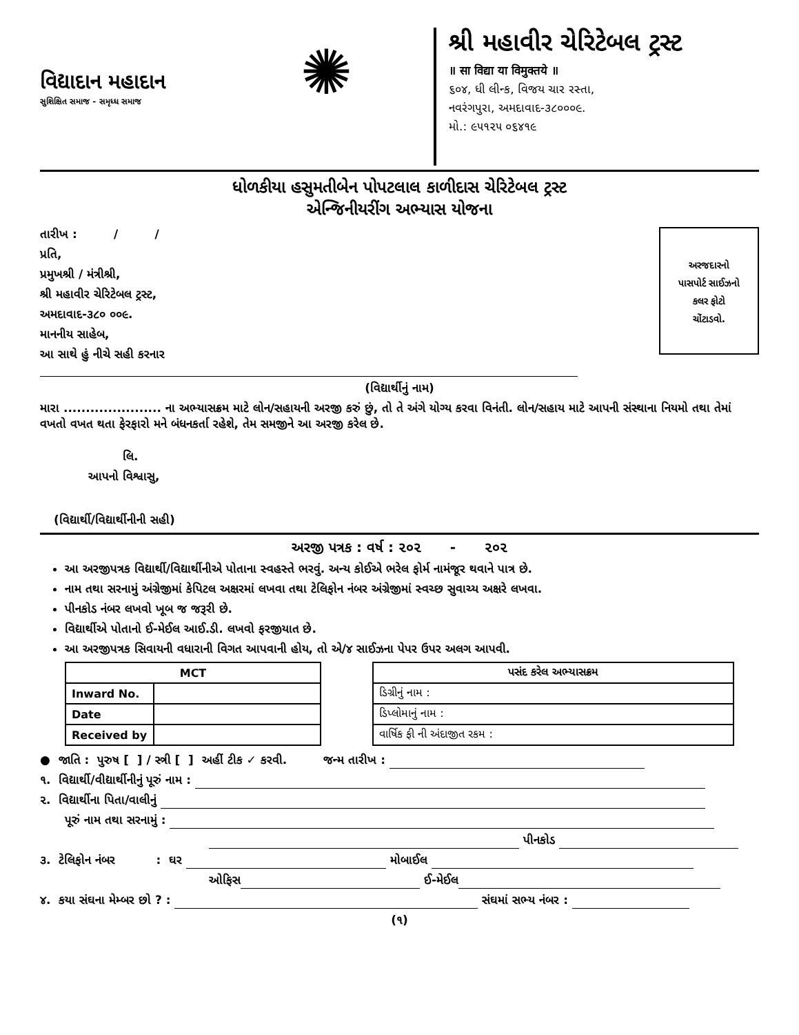વિદ્યાદાન મહાદાન
સુશિક્ષિત સમાજ - સમૃધ્ધ સમાજ
✺
શ્રી મહાવીર ચેરિટેબલ ટ્રસ્ટ
॥ सा विद्या या विमुक्तये ॥
૬૦૪, ધી લીન્ક, વિજય ચાર રસ્તા,
નવરંગપુરા, અમદાવાદ-૩૮૦૦૦૯.
મો.: ૯૫૧૨૫ ૦૬૪૧૯
ધોળકીયા હસુમતીબેન પોપટલાલ કાળીદાસ ચેરિટેબલ ટ્રસ્ટ
એન્જિનીયરીંગ અભ્યાસ યોજના
અરજદારનો
પાસપોર્ટ સાઈઝનો
કલર ફોટો
ચોંટાડવો.
તારીખ : / /
પ્રતિ,
પ્રમુખશ્રી / મંત્રીશ્રી,
શ્રી મહાવીર ચેરિટેબલ ટ્રસ્ટ,
અમદાવાદ-૩૮૦ ૦૦૯.
માનનીય સાહેબ,
આ સાથે હું નીચે સહી કરનાર
(વિદ્યાર્થીનું નામ)
મારા ...................... ના અભ્યાસક્રમ માટે લોન/સહાયની અરજી કરું છું, તો તે અંગે યોગ્ય કરવા વિનંતી. લોન/સહાય માટે આપની સંસ્થાના નિયમો તથા તેમાં વખતો વખત થતા ફેરફારો મને બંધનકર્તા રહેશે, તેમ સમજીને આ અરજી કરેલ છે.
લિ.
આપનો વિશ્વાસુ,
(વિદ્યાર્થી/વિદ્યાર્થીનીની સહી)
અરજી પત્રક : વર્ષ : ૨૦૨ - ૨૦૨
આ અરજીપત્રક વિદ્યાર્થી/વિદ્યાર્થીનીએ પોતાના સ્વહસ્તે ભરવું. અન્ય કોઈએ ભરેલ ફોર્મ નામંજૂર થવાને પાત્ર છે.
નામ તથા સરનામું અંગ્રેજીમાં કેપિટલ અક્ષરમાં લખવા તથા ટેલિફોન નંબર અંગ્રેજીમાં સ્વચ્છ સુવાચ્ય અક્ષરે લખવા.
પીનકોડ નંબર લખવો ખૂબ જ જરૂરી છે.
વિદ્યાર્થીએ પોતાનો ઈ-મેઈલ આઈ.ડી. લખવો ફરજીયાત છે.
આ અરજીપત્રક સિવાયની વધારાની વિગત આપવાની હોય, તો એ/૪ સાઈઝના પેપર ઉપર અલગ આપવી.
| MCT | |
| --- | --- |
| Inward No. | |
| Date | |
| Received by | |
| પસંદ કરેલ અભ્યાસક્રમ |
| --- |
| ડિગ્રીનું નામ : |
| ડિપ્લોમાનું નામ : |
| વાર્ષિક ફી ની અંદાજીત રકમ : |
● જાતિ : પુરુષ [ ] / સ્ત્રી [ ] અહીં ટીક ✓ કરવી. જન્મ તારીખ :
૧. વિદ્યાર્થી/વીદ્યાર્થીનીનું પૂરું નામ :
૨. વિદ્યાર્થીના પિતા/વાલીનું
પૂરું નામ તથા સરનામું :
પીનકોડ
૩. ટેલિફોન નંબર : ઘર મોબાઈલ
ઓફિસ ઈ-મેઈલ
૪. કયા સંઘના મેમ્બર છો ? : સંઘમાં સભ્ય નંબર :
(૧)